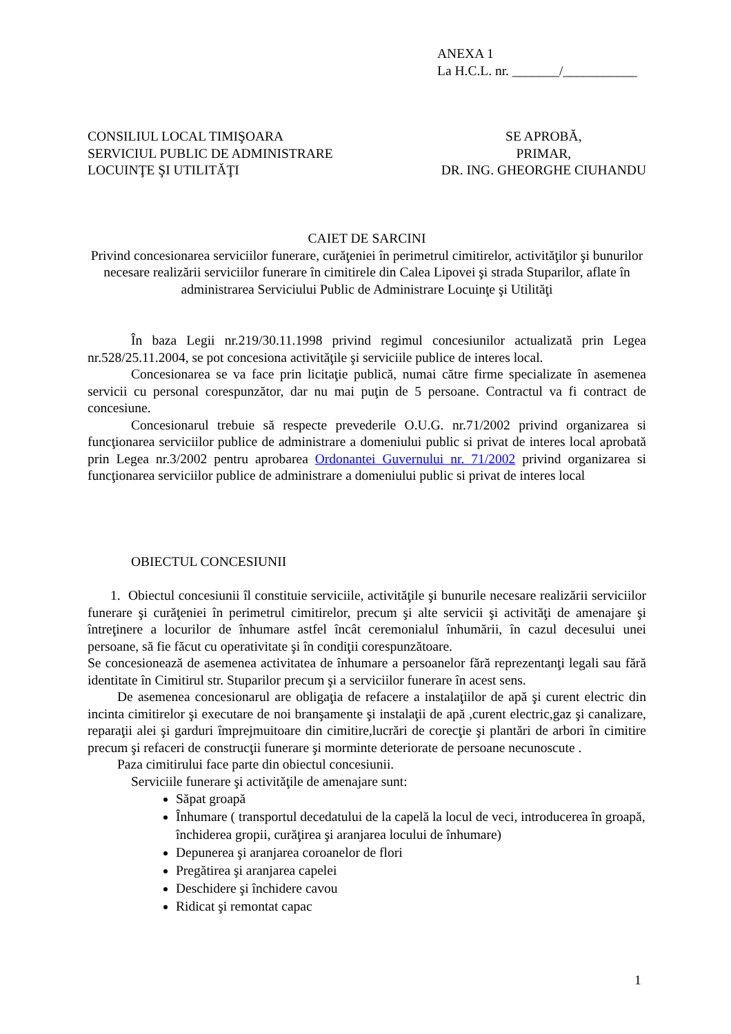ANEXA 1
La H.C.L. nr. _______/___________
CONSILIUL LOCAL TIMIŞOARA
SERVICIUL PUBLIC DE ADMINISTRARE
LOCUINŢE ŞI UTILITĂŢI
SE APROBĂ,
PRIMAR,
DR. ING. GHEORGHE CIUHANDU
CAIET DE SARCINI
Privind concesionarea serviciilor funerare, curăţeniei în perimetrul cimitirelor, activităţilor şi bunurilor necesare realizării serviciilor funerare în cimitirele din Calea Lipovei şi strada Stuparilor, aflate în administrarea Serviciului Public de Administrare Locuinţe şi Utilităţi
În baza Legii nr.219/30.11.1998 privind regimul concesiunilor actualizată prin Legea nr.528/25.11.2004, se pot concesiona activităţile şi serviciile publice de interes local.
Concesionarea se va face prin licitaţie publică, numai către firme specializate în asemenea servicii cu personal corespunzător, dar nu mai puţin de 5 persoane. Contractul va fi contract de concesiune.
Concesionarul trebuie să respecte prevederile O.U.G. nr.71/2002 privind organizarea si funcţionarea serviciilor publice de administrare a domeniului public si privat de interes local aprobată prin Legea nr.3/2002 pentru aprobarea Ordonantei Guvernului nr. 71/2002 privind organizarea si funcţionarea serviciilor publice de administrare a domeniului public si privat de interes local
OBIECTUL CONCESIUNII
1. Obiectul concesiunii îl constituie serviciile, activităţile şi bunurile necesare realizării serviciilor funerare şi curăţeniei în perimetrul cimitirelor, precum şi alte servicii şi activităţi de amenajare şi întreţinere a locurilor de înhumare astfel încât ceremonialul înhumării, în cazul decesului unei persoane, să fie făcut cu operativitate şi în condiţii corespunzătoare.
Se concesionează de asemenea activitatea de înhumare a persoanelor fără reprezentanţi legali sau fără identitate în Cimitirul str. Stuparilor precum şi a serviciilor funerare în acest sens.
De asemenea concesionarul are obligaţia de refacere a instalaţiilor de apă şi curent electric din incinta cimitirelor şi executare de noi branşamente şi instalaţii de apă ,curent electric,gaz şi canalizare, reparaţii alei şi garduri împrejmuitoare din cimitire,lucrări de corecţie şi plantări de arbori în cimitire precum şi refaceri de construcţii funerare şi morminte deteriorate de persoane necunoscute .
Paza cimitirului face parte din obiectul concesiunii.
Serviciile funerare şi activităţile de amenajare sunt:
Săpat groapă
Înhumare ( transportul decedatului de la capelă la locul de veci, introducerea în groapă, închiderea gropii, curăţirea şi aranjarea locului de înhumare)
Depunerea şi aranjarea coroanelor de flori
Pregătirea şi aranjarea capelei
Deschidere şi închidere cavou
Ridicat şi remontat capac
1